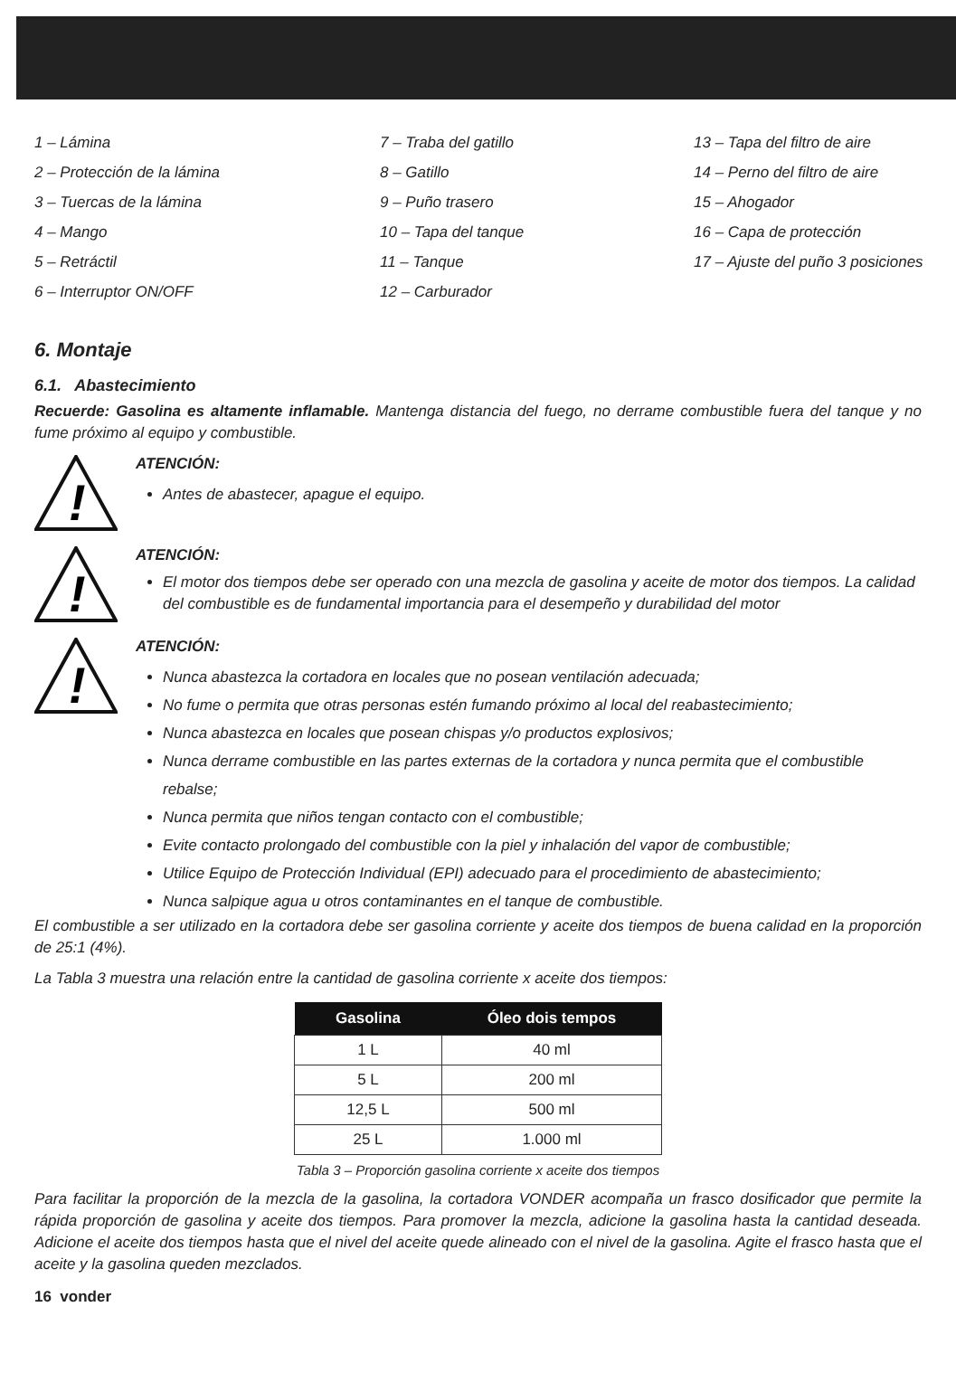1 – Lámina
2 – Protección de la lámina
3 – Tuercas de la lámina
4 – Mango
5 – Retráctil
6 – Interruptor ON/OFF
7 – Traba del gatillo
8 – Gatillo
9 – Puño trasero
10 – Tapa del tanque
11 – Tanque
12 – Carburador
13 – Tapa del filtro de aire
14 – Perno del filtro de aire
15 – Ahogador
16 – Capa de protección
17 – Ajuste del puño 3 posiciones
6. Montaje
6.1. Abastecimiento
Recuerde: Gasolina es altamente inflamable. Mantenga distancia del fuego, no derrame combustible fuera del tanque y no fume próximo al equipo y combustible.
!
ATENCIÓN:
Antes de abastecer, apague el equipo.
!
ATENCIÓN:
El motor dos tiempos debe ser operado con una mezcla de gasolina y aceite de motor dos tiempos. La calidad del combustible es de fundamental importancia para el desempeño y durabilidad del motor
!
ATENCIÓN:
Nunca abastezca la cortadora en locales que no posean ventilación adecuada;
No fume o permita que otras personas estén fumando próximo al local del reabastecimiento;
Nunca abastezca en locales que posean chispas y/o productos explosivos;
Nunca derrame combustible en las partes externas de la cortadora y nunca permita que el combustible rebalse;
Nunca permita que niños tengan contacto con el combustible;
Evite contacto prolongado del combustible con la piel y inhalación del vapor de combustible;
Utilice Equipo de Protección Individual (EPI) adecuado para el procedimiento de abastecimiento;
Nunca salpique agua u otros contaminantes en el tanque de combustible.
El combustible a ser utilizado en la cortadora debe ser gasolina corriente y aceite dos tiempos de buena calidad en la proporción de 25:1 (4%).
La Tabla 3 muestra una relación entre la cantidad de gasolina corriente x aceite dos tiempos:
| Gasolina | Óleo dois tempos |
| --- | --- |
| 1 L | 40 ml |
| 5 L | 200 ml |
| 12,5 L | 500 ml |
| 25 L | 1.000 ml |
Tabla 3 – Proporción gasolina corriente x aceite dos tiempos
Para facilitar la proporción de la mezcla de la gasolina, la cortadora VONDER acompaña un frasco dosificador que permite la rápida proporción de gasolina y aceite dos tiempos. Para promover la mezcla, adicione la gasolina hasta la cantidad deseada. Adicione el aceite dos tiempos hasta que el nivel del aceite quede alineado con el nivel de la gasolina. Agite el frasco hasta que el aceite y la gasolina queden mezclados.
16 vonder